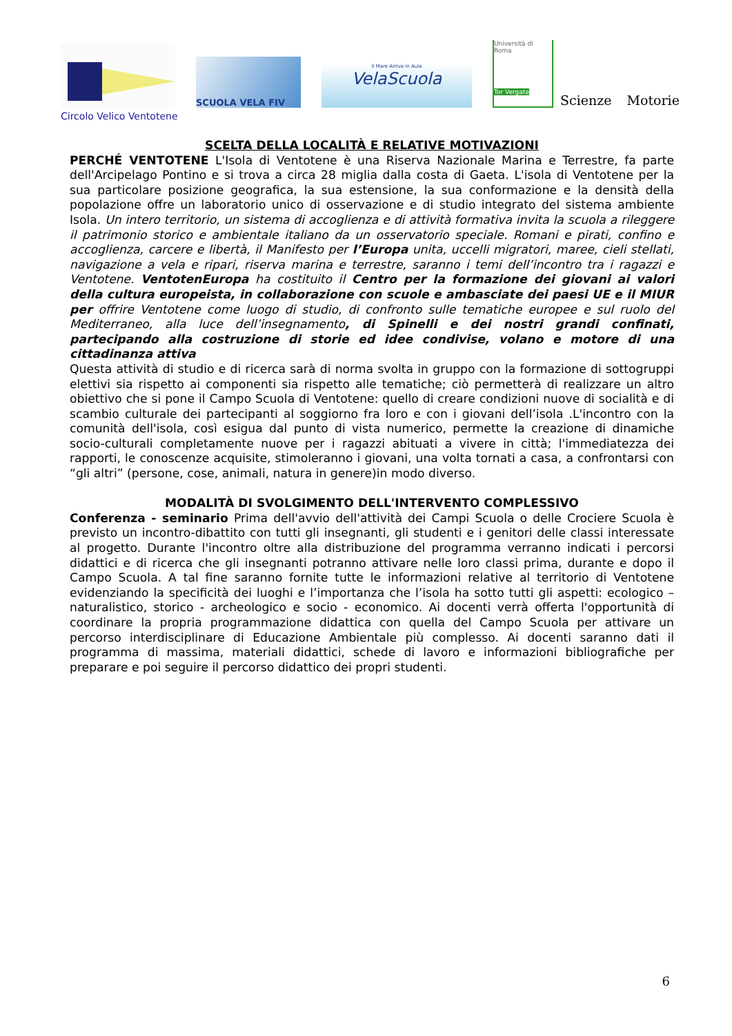SCUOLA VELA FIV
Il Mare Arriva in Aula
VelaScuola
Università di Roma
Tor Vergata
Scienze Motorie
Circolo Velico Ventotene
SCELTA DELLA LOCALITÀ E RELATIVE MOTIVAZIONI
PERCHÉ VENTOTENE L'Isola di Ventotene è una Riserva Nazionale Marina e Terrestre, fa parte dell'Arcipelago Pontino e si trova a circa 28 miglia dalla costa di Gaeta. L'isola di Ventotene per la sua particolare posizione geografica, la sua estensione, la sua conformazione e la densità della popolazione offre un laboratorio unico di osservazione e di studio integrato del sistema ambiente Isola. Un intero territorio, un sistema di accoglienza e di attività formativa invita la scuola a rileggere il patrimonio storico e ambientale italiano da un osservatorio speciale. Romani e pirati, confino e accoglienza, carcere e libertà, il Manifesto per l’Europa unita, uccelli migratori, maree, cieli stellati, navigazione a vela e ripari, riserva marina e terrestre, saranno i temi dell’incontro tra i ragazzi e Ventotene. VentotenEuropa ha costituito il Centro per la formazione dei giovani ai valori della cultura europeista, in collaborazione con scuole e ambasciate dei paesi UE e il MIUR per offrire Ventotene come luogo di studio, di confronto sulle tematiche europee e sul ruolo del Mediterraneo, alla luce dell’insegnamento, di Spinelli e dei nostri grandi confinati, partecipando alla costruzione di storie ed idee condivise, volano e motore di una cittadinanza attiva
Questa attività di studio e di ricerca sarà di norma svolta in gruppo con la formazione di sottogruppi elettivi sia rispetto ai componenti sia rispetto alle tematiche; ciò permetterà di realizzare un altro obiettivo che si pone il Campo Scuola di Ventotene: quello di creare condizioni nuove di socialità e di scambio culturale dei partecipanti al soggiorno fra loro e con i giovani dell’isola .L'incontro con la comunità dell'isola, così esigua dal punto di vista numerico, permette la creazione di dinamiche socio-culturali completamente nuove per i ragazzi abituati a vivere in città; l'immediatezza dei rapporti, le conoscenze acquisite, stimoleranno i giovani, una volta tornati a casa, a confrontarsi con “gli altri” (persone, cose, animali, natura in genere)in modo diverso.
MODALITÀ DI SVOLGIMENTO DELL'INTERVENTO COMPLESSIVO
Conferenza - seminario Prima dell'avvio dell'attività dei Campi Scuola o delle Crociere Scuola è previsto un incontro-dibattito con tutti gli insegnanti, gli studenti e i genitori delle classi interessate al progetto. Durante l'incontro oltre alla distribuzione del programma verranno indicati i percorsi didattici e di ricerca che gli insegnanti potranno attivare nelle loro classi prima, durante e dopo il Campo Scuola. A tal fine saranno fornite tutte le informazioni relative al territorio di Ventotene evidenziando la specificità dei luoghi e l’importanza che l’isola ha sotto tutti gli aspetti: ecologico – naturalistico, storico - archeologico e socio - economico. Ai docenti verrà offerta l'opportunità di coordinare la propria programmazione didattica con quella del Campo Scuola per attivare un percorso interdisciplinare di Educazione Ambientale più complesso. Ai docenti saranno dati il programma di massima, materiali didattici, schede di lavoro e informazioni bibliografiche per preparare e poi seguire il percorso didattico dei propri studenti.
6